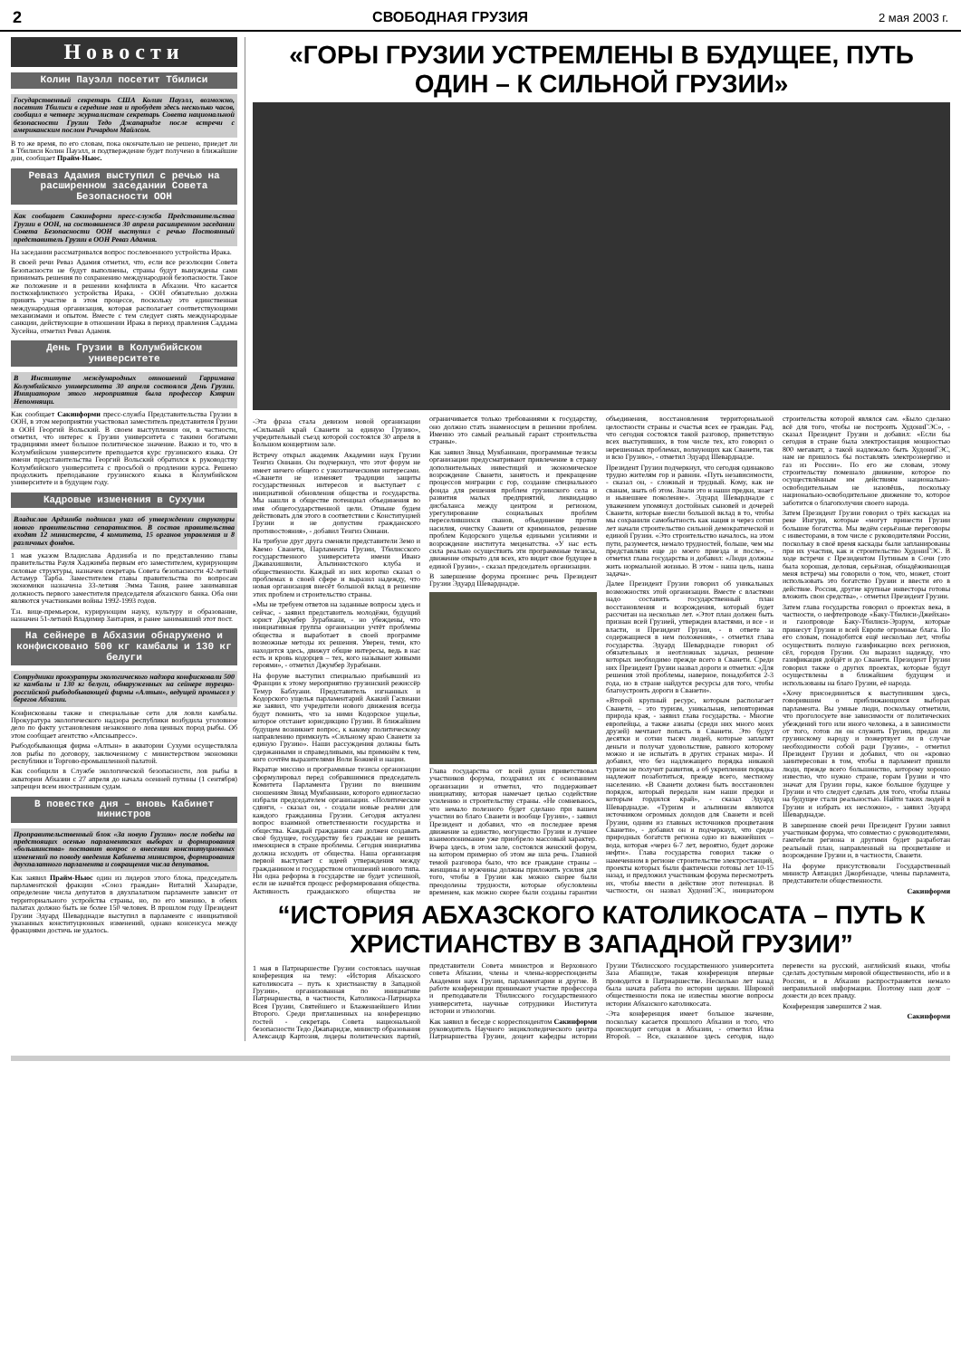2 СВОБОДНАЯ ГРУЗИЯ 2 мая 2003 г.
Новости
Колин Пауэлл посетит Тбилиси
Государственный секретарь США Колин Пауэлл, возможно, посетит Тбилиси в середине мая и пробудет здесь несколько часов, сообщил в четверг журналистам секретарь Совета национальной безопасности Грузии Тедо Джапаридзе после встречи с американским послом Ричардом Майлсом.
В то же время, по его словам, пока окончательно не решено, приедет ли в Тбилиси Колин Пауэлл, и подтверждение будет получено в ближайшие дни, сообщает Прайм-Ньюс.
Реваз Адамия выступил с речью на расширенном заседании Совета Безопасности ООН
Как сообщает Сакинформи пресс-служба Представительства Грузии в ООН, на состоявшемся 30 апреля расширенном заседании Совета Безопасности ООН выступил с речью Постоянный представитель Грузии в ООН Реваз Адамия.
На заседании рассматривался вопрос послевоенного устройства Ирака.
В своей речи Реваз Адамия отметил, что, если все резолюции Совета Безопасности не будут выполнены, страны будут вынуждены сами принимать решения по сохранению международной безопасности. Такое же положение и в решении конфликта в Абхазии. Что касается постконфликтного устройства Ирака, - ООН обязательно должна принять участие в этом процессе, поскольку это единственная международная организация, которая располагает соответствующими механизмами и опытом. Вместе с тем следует снять международные санкции, действующие в отношении Ирака в период правления Саддама Хусейна, отметил Реваз Адамия.
День Грузии в Колумбийском университете
В Институте международных отношений Гарримана Колумбийского университета 30 апреля состоялся День Грузии. Инициатором этого мероприятия была профессор Кэтрин Непомнящи.
Как сообщает Сакинформи пресс-служба Представительства Грузии в ООН, в этом мероприятии участвовал заместитель представителя Грузии в ООН Георгий Вольский. В своем выступлении он, в частности, отметил, что интерес к Грузии университета с такими богатыми традициями имеет большое политическое значение. Важно и то, что в Колумбийском университете преподается курс грузинского языка. От имени представительства Георгий Вольский обратился к руководству Колумбийского университета с просьбой о продлении курса. Решено продолжить преподавание грузинского языка в Колумбийском университете и в будущем году.
Кадровые изменения в Сухуми
Владислав Ардзинба подписал указ об утверждении структуры нового правительства сепаратистов. В состав правительства входят 12 министерств, 4 комитета, 15 органов управления и 8 различных фондов.
1 мая указом Владислава Ардзинба и по представлению главы правительства Рауля Хаджимба первым его заместителем, курирующим силовые структуры, назначен секретарь Совета безопасности 42-летний Астамур Тарба. Заместителем главы правительства по вопросам экономики назначена 33-летняя Эмма Тания, ранее занимавшая должность первого заместителя председателя абхазского банка. Оба они являются участниками войны 1992-1993 годов.
Т.н. вице-премьером, курирующим науку, культуру и образование, назначен 51-летний Владимир Зантария, и ранее занимавший этот пост.
На сейнере в Абхазии обнаружено и конфисковано 500 кг камбалы и 130 кг белуги
Сотрудники прокуратуры экологического надзора конфисковали 500 кг камбалы и 130 кг белуги, обнаруженных на сейнере турецко-российской рыбодобывающей фирмы «Алтын», ведущей промысел у берегов Абхазии.
Конфискованы также и специальные сети для ловли камбалы. Прокуратура экологического надзора республики возбудила уголовное дело по факту установления незаконного лова ценных пород рыбы. Об этом сообщает агентство «Апсныпресс».
Рыбодобывающая фирма «Алтын» в акватории Сухуми осуществляла лов рыбы по договору, заключенному с министерством экономики республики и Торгово-промышленной палатой.
Как сообщили в Службе экологической безопасности, лов рыбы в акватории Абхазии с 27 апреля до начала осенней путины (1 сентября) запрещен всем иностранным судам.
В повестке дня – вновь Кабинет министров
Проправительственный блок «За новую Грузию» после победы на предстоящих осенью парламентских выборах и формирования «большинства» поставит вопрос о внесении конституционных изменений по поводу введения Кабинета министров, формирования двухпалатного парламента и сокращения числа депутатов.
Как заявил Прайм-Ньюс один из лидеров этого блока, председатель парламентской фракции «Союз граждан» Виталий Хазарадзе, определение числа депутатов в двухпалатном парламенте зависит от территориального устройства страны, но, по его мнению, в обеих палатах должно быть не более 150 человек. В прошлом году Президент Грузии Эдуард Шеварднадзе выступил в парламенте с инициативой указанных конституционных изменений, однако консенсуса между фракциями достичь не удалось.
«ГОРЫ ГРУЗИИ УСТРЕМЛЕНЫ В БУДУЩЕЕ, ПУТЬ ОДИН – К СИЛЬНОЙ ГРУЗИИ»
-Эта фраза стала девизом новой организации «Сильный край Сванети за единую Грузию», учредительный съезд которой состоялся 30 апреля в Большом концертном зале.
Встречу открыл академик Академии наук Грузии Тенгиз Ониани. Он подчеркнул, что этот форум не имеет ничего общего с узкоэтническими интересами. «Сванети не изменяет традиции защиты государственных интересов и выступает с инициативой обновления общества и государства. Мы нашли в обществе потенциал объединения во имя общегосударственной цели. Отныне будем действовать для этого в соответствии с Конституцией Грузии и не допустим гражданского противостояния», - добавил Тенгиз Ониани.
На трибуне друг друга сменяли представители Земо и Квемо Сванети, Парламента Грузии, Тбилисского государственного университета имени Иванэ Джавахишвили, Альпинистского клуба и общественности. Каждый из них коротко сказал о проблемах в своей сфере и выразил надежду, что новая организация внесёт большой вклад в решение этих проблем и строительство страны.
«Мы не требуем ответов на заданные вопросы здесь и сейчас, - заявил представитель молодёжи, будущий юрист Джумбер Зурабиани, - но убеждены, что инициативная группа организации учтёт проблемы общества и выработает в своей программе возможные методы их решения. Уверен, теми, кто находится здесь, движут общие интересы, ведь в нас есть и кровь кодорцев – тех, кого называют живыми героями», - отметил Джумбер Зурабиани.
На форуме выступил специально прибывший из Франции к этому мероприятию грузинский режиссёр Темур Баблуани. Представитель изгнанных и Кодорского ущелья парламентарий Акакий Гасвиани же заявил, что учредители нового движения всегда будут помнить, что за ними Кодорское ущелье, которое отстанет юрисдикцию Грузии. В ближайшем будущем возникнет вопрос, к какому политическому направлению примкнуть «Сильному краю Сванети за единую Грузию». Наши рассуждения должны быть сдержанными и справедливыми, мы примкнём к тем, кого сочтём выразителями Воли Божией и нации.
Вкратце миссию и программные тезисы организации сформулировал перед собравшимися председатель Комитета Парламента Грузии по внешним сношениям Звиад Мукбаниани, которого единогласно избрали председателем организации. «Политические сдвиги, - сказал он, - создали новые реалии для каждого гражданина Грузии. Сегодня актуален вопрос взаимной ответственности государства и общества. Каждый гражданин сам должен создавать своё будущее, государству без граждан не решить имеющиеся в стране проблемы. Сегодня инициатива должна исходить от общества. Наша организация первой выступает с идеей утверждения между гражданином и государством отношений нового типа. Ни одна реформа в государстве не будет успешной, если не начнётся процесс реформирования общества. Активность гражданского общества не ограничивается только требованиями к государству, оно должно стать знаменосцем в решении проблем. Именно это самый реальный гарант строительства страны».
Как заявил Звиад Мукбаниани, программные тезисы организации предусматривают привлечение в страну дополнительных инвестиций и экономическое возрождение Сванети, занятость и прекращение процессов миграции с гор, создание специального фонда для решения проблем грузинского села и развития малых предприятий, ликвидацию дисбаланса между центром и регионом, урегулирование социальных проблем переселившихся сванов, объединение против насилия, очистку Сванети от криминалов, решение проблем Кодорского ущелья едиными усилиями и возрождение института меценатства. «У нас есть сила реально осуществить эти программные тезисы, движение открыто для всех, кто видит свое будущее в единой Грузии», - сказал председатель организации.
В завершение форума произнес речь Президент Грузии Эдуард Шеварднадзе.
Глава государства от всей души приветствовал участников форума, поздравил их с основанием организации и отметил, что поддерживает инициативу, которая намечает целью содействие усилению и строительству страны. «Не сомневаюсь, что немало полезного будет сделано при вашем участии во благо Сванети и вообще Грузии», - заявил Президент и добавил, что «в последнее время движение за единство, могущество Грузии и лучшее взаимопонимание уже приобрело массовый характер. Вчера здесь, в этом зале, состоялся женский форум, на котором примерно об этом же шла речь. Главной темой разговора было, что все граждане страны – женщины и мужчины должны приложить усилия для того, чтобы в Грузии как можно скорее были преодолены трудности, которые обусловлены временем, как можно скорее были созданы гарантии объединения, восстановления территориальной целостности страны и счастья всех ее граждан. Рад, что сегодня состоялся такой разговор, приветствую всех выступивших, в том числе тех, кто говорил о нерешенных проблемах, волнующих как Сванети, так и всю Грузию», - отметил Эдуард Шеварднадзе.
Президент Грузии подчеркнул, что сегодня одинаково трудно жителям гор и равнин. «Путь независимости, - сказал он, - сложный и трудный. Кому, как не сванам, знать об этом. Знали это и наши предки, знает и нынешнее поколение». Эдуард Шеварднадзе с уважением упомянул достойных сыновей и дочерей Сванети, которые внесли большой вклад в то, чтобы мы сохранили самобытность как нация и через сотни лет начали строительство сильной демократической и единой Грузии. «Это строительство началось, на этом пути, разумеется, немало трудностей, больше, чем мы представляли еще до моего приезда и после», - отметил глава государства и добавил: «Люди должны жить нормальной жизнью. В этом - наша цель, наша задача».
Далее Президент Грузии говорил об уникальных возможностях этой организации. Вместе с властями надо составить государственный план восстановления и возрождения, который будет рассчитан на несколько лет. «Этот план должен быть признан всей Грузией, утвержден властями, и все - и власти, и Президент Грузии, - в ответе за содержащиеся в нем положения», - отметил глава государства. Эдуард Шеварднадзе говорил об обязательных и неотложных задачах, решение которых необходимо прежде всего в Сванети. Среди них Президент Грузии назвал дороги и отметил: «Для решения этой проблемы, наверное, понадобится 2-3 года, но в стране найдутся ресурсы для того, чтобы благоустроить дороги в Сванети».
«Второй крупный ресурс, которым располагает Сванети, – это туризм, уникальная, неповторимая природа края, - заявил глава государства. - Многие европейцы, а также азиаты (среди них много моих друзей) мечтают попасть в Сванети. Это будут десятки и сотни тысяч людей, которые заплатят деньги и получат удовольствие, равного которому можно и не испытать в других странах мира». И добавил, что без надлежащего порядка никакой туризм не получит развития, а об укреплении порядка надлежит позаботиться, прежде всего, местному населению. «В Сванети должен быть восстановлен порядок, который передали нам наши предки и которым гордился край», - сказал Эдуард Шеварднадзе. «Туризм и альпинизм являются источником огромных доходов для Сванети и всей Грузии, одним из главных источников процветания Сванети», - добавил он и подчеркнул, что среди природных богатств региона одно из важнейших – вода, которая «через 6-7 лет, вероятно, будет дороже нефти». Глава государства говорил также о намеченном в регионе строительстве электростанций, проекты которых были фактически готовы лет 10-15 назад, и предложил участникам форума пересмотреть их, чтобы ввести в действие этот потенциал. В частности, он назвал ХудониГЭС, инициатором строительства которой являлся сам. «Было сделано всё для того, чтобы не построить ХудониГЭС», - сказал Президент Грузии и добавил: «Если бы сегодня в стране была электростанция мощностью 800 мегаватт, а такой надлежало быть ХудониГЭС, нам не пришлось бы поставлять электроэнергию и газ из России». По его же словам, этому строительству помешало движение, которое по осуществлённым им действиям национально-освободительным не назовёшь, поскольку национально-освободительное движение то, которое заботится о благополучии своего народа.
Затем Президент Грузии говорил о трёх каскадах на реке Ингури, которые «могут принести Грузии большие богатства. Мы ведём серьёзные переговоры с инвесторами, в том числе с руководителями России, поскольку в своё время каскады были запланированы при их участии, как и строительство ХудониГЭС. В ходе встречи с Президентом Путиным в Сочи (это была хорошая, деловая, серьёзная, обнадёживающая меня встреча) мы говорили о том, что, может, стоит использовать это богатство Грузии и ввести его в действие. Россия, другие крупные инвесторы готовы вложить свои средства», - отметил Президент Грузии.
Затем глава государства говорил о проектах века, в частности, о нефтепроводе «Баку-Тбилиси-Джейхан» и газопроводе Баку-Тбилиси-Эрзрум, которые принесут Грузии и всей Европе огромные блага. По его словам, понадобится ещё несколько лет, чтобы осуществить полную газификацию всех регионов, сёл, городов Грузии. Он выразил надежду, что газификация дойдёт и до Сванети. Президент Грузии говорил также о других проектах, которые будут осуществлены в ближайшем будущем и использованы на благо Грузии, её народа.
«Хочу присоединиться к выступившим здесь, говорившим о приближающихся выборах парламента. Вы умные люди, поскольку отметили, что проголосуете вне зависимости от политических убеждений того или иного человека, а в зависимости от того, готов ли он служить Грузии, предан ли грузинскому народу и пожертвует ли в случае необходимости собой ради Грузии», - отметил Президент Грузии и добавил, что он «кровно заинтересован в том, чтобы в парламент пришли люди, прежде всего большинство, которому хорошо известно, что нужно стране, горам Грузии и что значат для Грузии горы, какое большое будущее у Грузии и что следует сделать для того, чтобы планы на будущее стали реальностью. Найти таких людей в Грузии и избрать их несложно», - заявил Эдуард Шеварднадзе.
В завершение своей речи Президент Грузии заявил участникам форума, что совместно с руководителями, гамгебели региона и другими будет разработан реальный план, направленный на процветание и возрождение Грузии и, в частности, Сванети.
На форуме присутствовали Государственный министр Автандил Джорбенадзе, члены парламента, представители общественности.
Сакинформи
“ИСТОРИЯ АБХАЗСКОГО КАТОЛИКОСАТА – ПУТЬ К ХРИСТИАНСТВУ В ЗАПАДНОЙ ГРУЗИИ”
1 мая в Патриаршестве Грузии состоялась научная конференция на тему: «История Абхазского католикосата – путь к христианству в Западной Грузии», организованная по инициативе Патриаршества, в частности, Католикоса-Патриарха Всея Грузии, Святейшего и Блаженнейшего Илии Второго. Среди приглашенных на конференцию гостей - секретарь Совета национальной безопасности Тедо Джапаридзе, министр образования Александр Картозия, лидеры политических партий, представители Совета министров и Верховного совета Абхазии, члены и члены-корреспонденты Академии наук Грузии, парламентарии и другие. В работе конференции принимают участие профессора и преподаватели Тбилисского государственного университета, научные сотрудники Института истории и этнологии.
Как заявил в беседе с корреспондентом Сакинформи руководитель Научного энциклопедического центра Патриаршества Грузии, доцент кафедры истории Грузии Тбилисского государственного университета Заза Абашидзе, такая конференция впервые проводится в Патриаршестве. Несколько лет назад была начата работа по истории церкви. Широкой общественности пока не известны многие вопросы истории Абхазского католикосата.
-Эта конференция имеет большое значение, поскольку касается прошлого Абхазии и того, что происходит сегодня в Абхазии, - отметил Илиа Второй. – Все, сказанное здесь сегодня, надо перевести на русский, английский языки, чтобы сделать доступным мировой общественности, ибо и в России, и в Абхазии распространяется немало неправильной информации. Поэтому наш долг – донести до всех правду.
Конференция завершится 2 мая.
Сакинформи